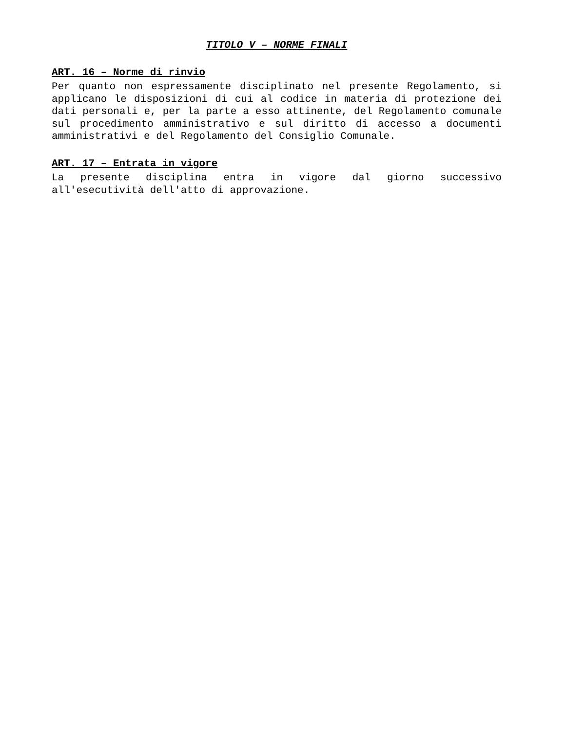TITOLO V – NORME FINALI
ART. 16 – Norme di rinvio
Per quanto non espressamente disciplinato nel presente Regolamento, si applicano le disposizioni di cui al codice in materia di protezione dei dati personali e, per la parte a esso attinente, del Regolamento comunale sul procedimento amministrativo e sul diritto di accesso a documenti amministrativi e del Regolamento del Consiglio Comunale.
ART. 17 – Entrata in vigore
La presente disciplina entra in vigore dal giorno successivo all'esecutività dell'atto di approvazione.